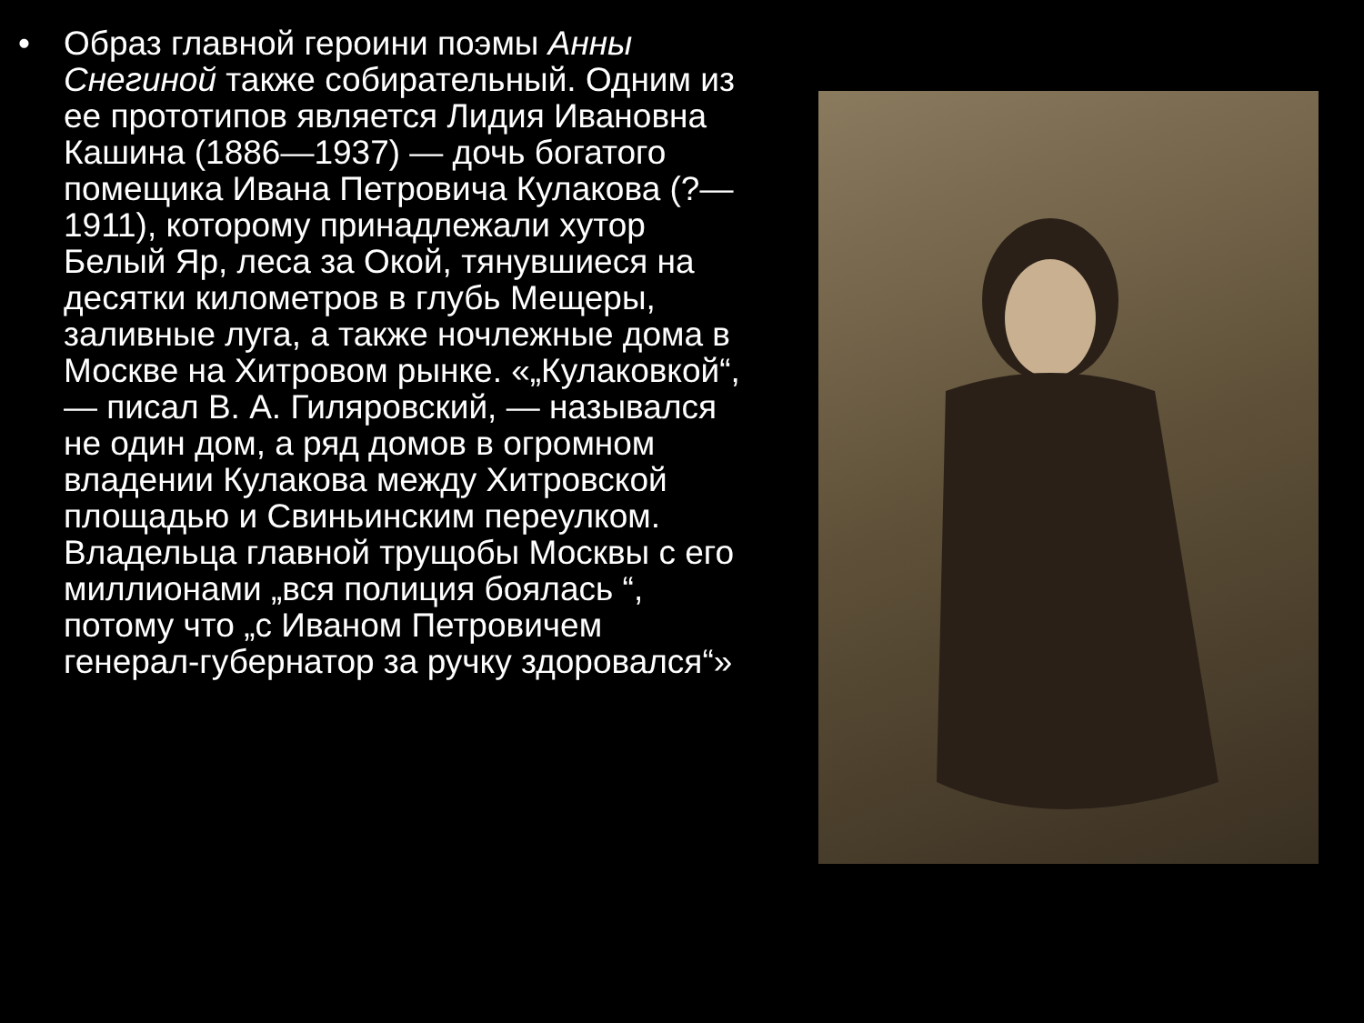• Образ главной героини поэмы Анны Снегиной также собирательный. Одним из ее прототипов является Лидия Ивановна Кашина (1886—1937) — дочь богатого помещика Ивана Петровича Кулакова (?—1911), которому принадлежали хутор Белый Яр, леса за Окой, тянувшиеся на десятки километров в глубь Мещеры, заливные луга, а также ночлежные дома в Москве на Хитровом рынке. «„Кулаковкой“, — писал В. А. Гиляровский, — назывался не один дом, а ряд домов в огромном владении Кулакова между Хитровской площадью и Свиньинским переулком. Владельца главной трущобы Москвы с его миллионами „вся полиция боялась “, потому что „с Иваном Петровичем генерал-губернатор за ручку здоровался“»